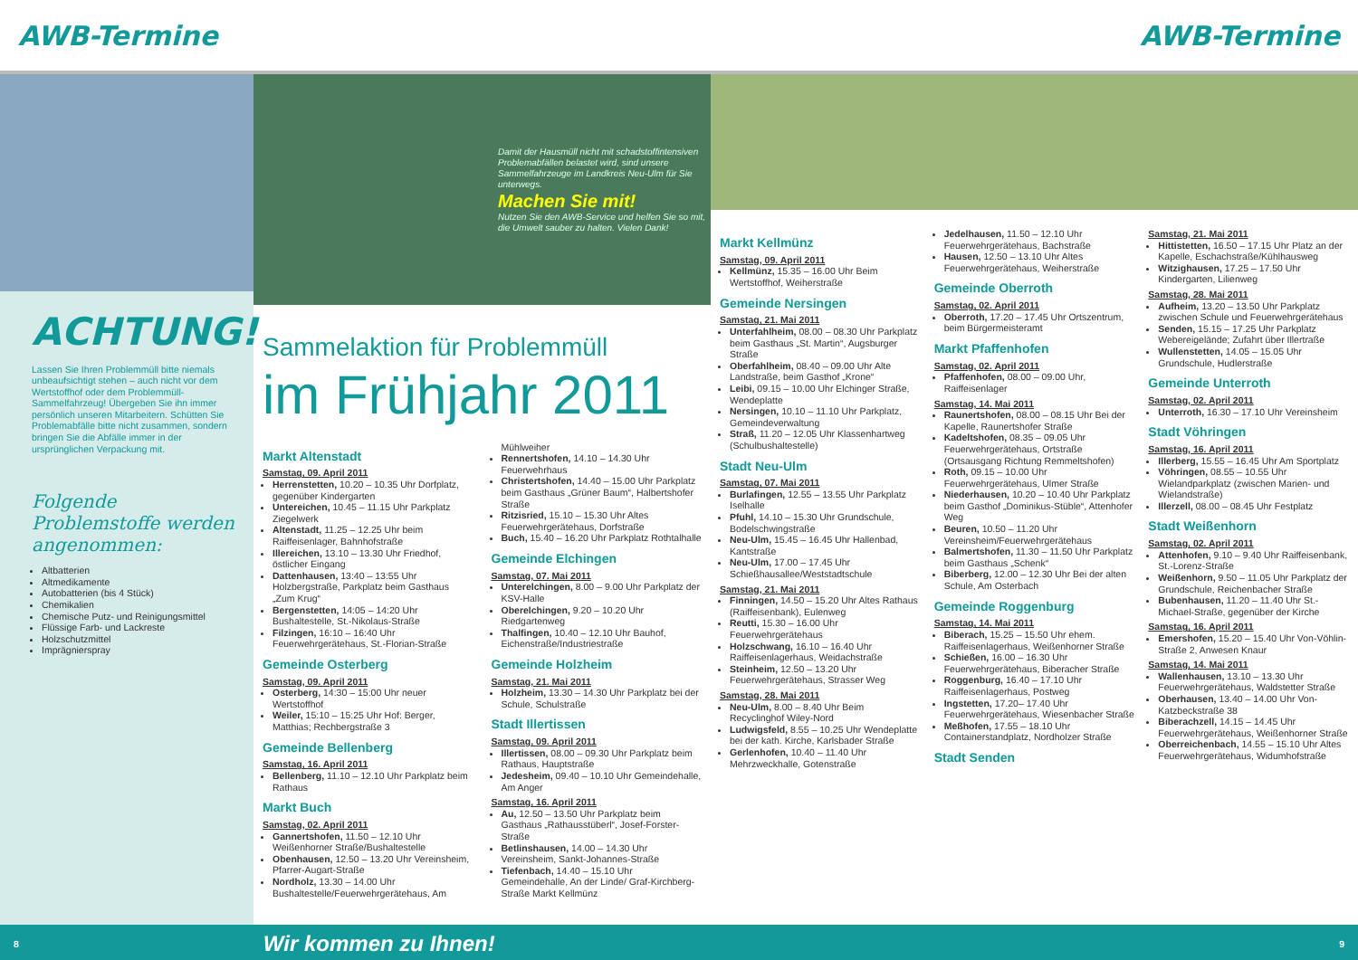AWB-Termine AWB-Termine
ACHTUNG!
Lassen Sie Ihren Problemmüll bitte niemals unbeaufsichtigt stehen – auch nicht vor dem Wertstoffhof oder dem Problemmüll-Sammelfahrzeug! Übergeben Sie ihn immer persönlich unseren Mitarbeitern. Schütten Sie Problemabfälle bitte nicht zusammen, sondern bringen Sie die Abfälle immer in der ursprünglichen Verpackung mit.
Folgende Problemstoffe werden angenommen:
Altbatterien
Altmedikamente
Autobatterien (bis 4 Stück)
Chemikalien
Chemische Putz- und Reinigungsmittel
Flüssige Farb- und Lackreste
Holzschutzmittel
Imprägnierspray
Damit der Hausmüll nicht mit schadstoffintensiven Problemabfällen belastet wird, sind unsere Sammelfahrzeuge im Landkreis Neu-Ulm für Sie unterwegs.
Machen Sie mit!
Nutzen Sie den AWB-Service und helfen Sie so mit, die Umwelt sauber zu halten. Vielen Dank!
Sammelaktion für Problemmüll
im Frühjahr 2011
Markt Altenstadt
Samstag, 09. April 2011
Herrenstetten, 10.20 – 10.35 Uhr Dorfplatz, gegenüber Kindergarten
Untereichen, 10.45 – 11.15 Uhr Parkplatz Ziegelwerk
Altenstadt, 11.25 – 12.25 Uhr beim Raiffeisenlager, Bahnhofstraße
Illereichen, 13.10 – 13.30 Uhr Friedhof, östlicher Eingang
Dattenhausen, 13:40 – 13:55 Uhr Holzbergstraße, Parkplatz beim Gasthaus „Zum Krug“
Bergenstetten, 14:05 – 14:20 Uhr Bushaltestelle, St.-Nikolaus-Straße
Filzingen, 16:10 – 16:40 Uhr Feuerwehrgerätehaus, St.-Florian-Straße
Gemeinde Osterberg
Samstag, 09. April 2011
Osterberg, 14:30 – 15:00 Uhr neuer Wertstoffhof
Weiler, 15:10 – 15:25 Uhr Hof: Berger, Matthias; Rechbergstraße 3
Gemeinde Bellenberg
Samstag, 16. April 2011
Bellenberg, 11.10 – 12.10 Uhr Parkplatz beim Rathaus
Markt Buch
Samstag, 02. April 2011
Gannertshofen, 11.50 – 12.10 Uhr Weißenhorner Straße/Bushaltestelle
Obenhausen, 12.50 – 13.20 Uhr Vereinsheim, Pfarrer-Augart-Straße
Nordholz, 13.30 – 14.00 Uhr Bushaltestelle/Feuerwehrgerätehaus, Am Mühlweiher
Rennertshofen, 14.10 – 14.30 Uhr Feuerwehrhaus
Christertshofen, 14.40 – 15.00 Uhr Parkplatz beim Gasthaus „Grüner Baum“, Halbertshofer Straße
Ritzisried, 15.10 – 15.30 Uhr Altes Feuerwehrgerätehaus, Dorfstraße
Buch, 15.40 – 16.20 Uhr Parkplatz Rothtalhalle
Gemeinde Elchingen
Samstag, 07. Mai 2011
Unterelchingen, 8.00 – 9.00 Uhr Parkplatz der KSV-Halle
Oberelchingen, 9.20 – 10.20 Uhr Riedgartenweg
Thalfingen, 10.40 – 12.10 Uhr Bauhof, Eichenstraße/Industriestraße
Gemeinde Holzheim
Samstag, 21. Mai 2011
Holzheim, 13.30 – 14.30 Uhr Parkplatz bei der Schule, Schulstraße
Stadt Illertissen
Samstag, 09. April 2011
Illertissen, 08.00 – 09.30 Uhr Parkplatz beim Rathaus, Hauptstraße
Jedesheim, 09.40 – 10.10 Uhr Gemeindehalle, Am Anger
Samstag, 16. April 2011
Au, 12.50 – 13.50 Uhr Parkplatz beim Gasthaus „Rathausstüberl“, Josef-Forster-Straße
Betlinshausen, 14.00 – 14.30 Uhr Vereinsheim, Sankt-Johannes-Straße
Tiefenbach, 14.40 – 15.10 Uhr Gemeindehalle, An der Linde/ Graf-Kirchberg-Straße Markt Kellmünz
Markt Kellmünz
Samstag, 09. April 2011
Kellmünz, 15.35 – 16.00 Uhr Beim Wertstoffhof, Weiherstraße
Gemeinde Nersingen
Samstag, 21. Mai 2011
Unterfahlheim, 08.00 – 08.30 Uhr Parkplatz beim Gasthaus „St. Martin“, Augsburger Straße
Oberfahlheim, 08.40 – 09.00 Uhr Alte Landstraße, beim Gasthof „Krone“
Leibi, 09.15 – 10.00 Uhr Elchinger Straße, Wendeplatte
Nersingen, 10.10 – 11.10 Uhr Parkplatz, Gemeindeverwaltung
Straß, 11.20 – 12.05 Uhr Klassenhartweg (Schulbushaltestelle)
Stadt Neu-Ulm
Samstag, 07. Mai 2011
Burlafingen, 12.55 – 13.55 Uhr Parkplatz Iselhalle
Pfuhl, 14.10 – 15.30 Uhr Grundschule, Bodelschwingstraße
Neu-Ulm, 15.45 – 16.45 Uhr Hallenbad, Kantstraße
Neu-Ulm, 17.00 – 17.45 Uhr Schießhausallee/Weststadtschule
Samstag, 21. Mai 2011
Finningen, 14.50 – 15.20 Uhr Altes Rathaus (Raiffeisenbank), Eulenweg
Reutti, 15.30 – 16.00 Uhr Feuerwehrgerätehaus
Holzschwang, 16.10 – 16.40 Uhr Raiffeisenlagerhaus, Weidachstraße
Steinheim, 12.50 – 13.20 Uhr Feuerwehrgerätehaus, Strasser Weg
Samstag, 28. Mai 2011
Neu-Ulm, 8.00 – 8.40 Uhr Beim Recyclinghof Wiley-Nord
Ludwigsfeld, 8.55 – 10.25 Uhr Wendeplatte bei der kath. Kirche, Karlsbader Straße
Gerlenhofen, 10.40 – 11.40 Uhr Mehrzweckhalle, Gotenstraße
Jedelhausen, 11.50 – 12.10 Uhr Feuerwehrgerätehaus, Bachstraße
Hausen, 12.50 – 13.10 Uhr Altes Feuerwehrgerätehaus, Weiherstraße
Gemeinde Oberroth
Samstag, 02. April 2011
Oberroth, 17.20 – 17.45 Uhr Ortszentrum, beim Bürgermeisteramt
Markt Pfaffenhofen
Samstag, 02. April 2011
Pfaffenhofen, 08.00 – 09.00 Uhr, Raiffeisenlager
Samstag, 14. Mai 2011
Raunertshofen, 08.00 – 08.15 Uhr Bei der Kapelle, Raunertshofer Straße
Kadeltshofen, 08.35 – 09.05 Uhr Feuerwehrgerätehaus, Ortstraße (Ortsausgang Richtung Remmeltshofen)
Roth, 09.15 – 10.00 Uhr Feuerwehrgerätehaus, Ulmer Straße
Niederhausen, 10.20 – 10.40 Uhr Parkplatz beim Gasthof „Dominikus-Stüble“, Attenhofer Weg
Beuren, 10.50 – 11.20 Uhr Vereinsheim/Feuerwehrgerätehaus
Balmertshofen, 11.30 – 11.50 Uhr Parkplatz beim Gasthaus „Schenk“
Biberberg, 12.00 – 12.30 Uhr Bei der alten Schule, Am Osterbach
Gemeinde Roggenburg
Samstag, 14. Mai 2011
Biberach, 15.25 – 15.50 Uhr ehem. Raiffeisenlagerhaus, Weißenhorner Straße
Schießen, 16.00 – 16.30 Uhr Feuerwehrgerätehaus, Biberacher Straße
Roggenburg, 16.40 – 17.10 Uhr Raiffeisenlagerhaus, Postweg
Ingstetten, 17.20– 17.40 Uhr Feuerwehrgerätehaus, Wiesenbacher Straße
Meßhofen, 17.55 – 18.10 Uhr Containerstandplatz, Nordholzer Straße
Stadt Senden
Samstag, 21. Mai 2011
Hittistetten, 16.50 – 17.15 Uhr Platz an der Kapelle, Eschachstraße/Kühlhausweg
Witzighausen, 17.25 – 17.50 Uhr Kindergarten, Lilienweg
Samstag, 28. Mai 2011
Aufheim, 13.20 – 13.50 Uhr Parkplatz zwischen Schule und Feuerwehrgerätehaus
Senden, 15.15 – 17.25 Uhr Parkplatz Webereigelände; Zufahrt über Illertraße
Wullenstetten, 14.05 – 15.05 Uhr Grundschule, Hudlerstraße
Gemeinde Unterroth
Samstag, 02. April 2011
Unterroth, 16.30 – 17.10 Uhr Vereinsheim
Stadt Vöhringen
Samstag, 16. April 2011
Illerberg, 15.55 – 16.45 Uhr Am Sportplatz
Vöhringen, 08.55 – 10.55 Uhr Wielandparkplatz (zwischen Marien- und Wielandstraße)
Illerzell, 08.00 – 08.45 Uhr Festplatz
Stadt Weißenhorn
Samstag, 02. April 2011
Attenhofen, 9.10 – 9.40 Uhr Raiffeisenbank, St.-Lorenz-Straße
Weißenhorn, 9.50 – 11.05 Uhr Parkplatz der Grundschule, Reichenbacher Straße
Bubenhausen, 11.20 – 11.40 Uhr St.-Michael-Straße, gegenüber der Kirche
Samstag, 16. April 2011
Emershofen, 15.20 – 15.40 Uhr Von-Vöhlin-Straße 2, Anwesen Knaur
Samstag, 14. Mai 2011
Wallenhausen, 13.10 – 13.30 Uhr Feuerwehrgerätehaus, Waldstetter Straße
Oberhausen, 13.40 – 14.00 Uhr Von-Katzbeckstraße 38
Biberachzell, 14.15 – 14.45 Uhr Feuerwehrgerätehaus, Weißenhorner Straße
Oberreichenbach, 14.55 – 15.10 Uhr Altes Feuerwehrgerätehaus, Widumhofstraße
8 Wir kommen zu Ihnen! 9